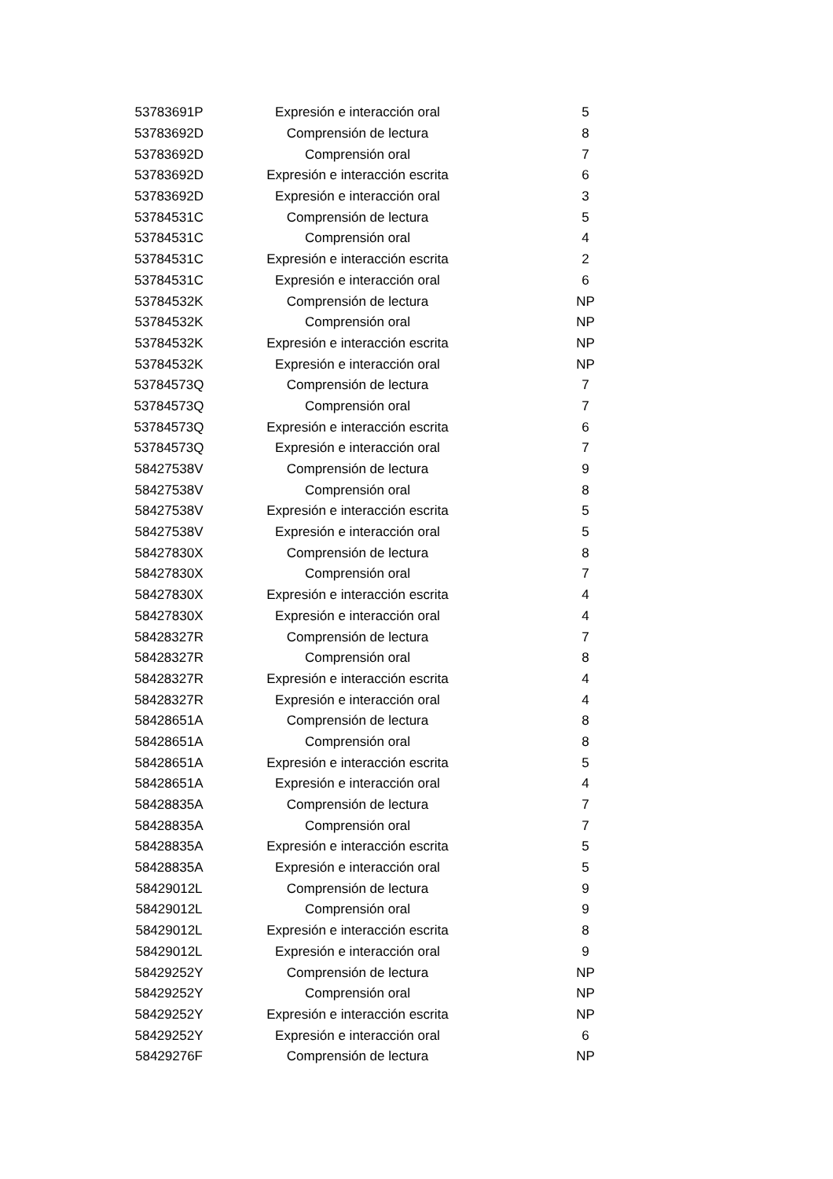| 53783691P | Expresión e interacción oral | 5 |
| 53783692D | Comprensión de lectura | 8 |
| 53783692D | Comprensión oral | 7 |
| 53783692D | Expresión e interacción escrita | 6 |
| 53783692D | Expresión e interacción oral | 3 |
| 53784531C | Comprensión de lectura | 5 |
| 53784531C | Comprensión oral | 4 |
| 53784531C | Expresión e interacción escrita | 2 |
| 53784531C | Expresión e interacción oral | 6 |
| 53784532K | Comprensión de lectura | NP |
| 53784532K | Comprensión oral | NP |
| 53784532K | Expresión e interacción escrita | NP |
| 53784532K | Expresión e interacción oral | NP |
| 53784573Q | Comprensión de lectura | 7 |
| 53784573Q | Comprensión oral | 7 |
| 53784573Q | Expresión e interacción escrita | 6 |
| 53784573Q | Expresión e interacción oral | 7 |
| 58427538V | Comprensión de lectura | 9 |
| 58427538V | Comprensión oral | 8 |
| 58427538V | Expresión e interacción escrita | 5 |
| 58427538V | Expresión e interacción oral | 5 |
| 58427830X | Comprensión de lectura | 8 |
| 58427830X | Comprensión oral | 7 |
| 58427830X | Expresión e interacción escrita | 4 |
| 58427830X | Expresión e interacción oral | 4 |
| 58428327R | Comprensión de lectura | 7 |
| 58428327R | Comprensión oral | 8 |
| 58428327R | Expresión e interacción escrita | 4 |
| 58428327R | Expresión e interacción oral | 4 |
| 58428651A | Comprensión de lectura | 8 |
| 58428651A | Comprensión oral | 8 |
| 58428651A | Expresión e interacción escrita | 5 |
| 58428651A | Expresión e interacción oral | 4 |
| 58428835A | Comprensión de lectura | 7 |
| 58428835A | Comprensión oral | 7 |
| 58428835A | Expresión e interacción escrita | 5 |
| 58428835A | Expresión e interacción oral | 5 |
| 58429012L | Comprensión de lectura | 9 |
| 58429012L | Comprensión oral | 9 |
| 58429012L | Expresión e interacción escrita | 8 |
| 58429012L | Expresión e interacción oral | 9 |
| 58429252Y | Comprensión de lectura | NP |
| 58429252Y | Comprensión oral | NP |
| 58429252Y | Expresión e interacción escrita | NP |
| 58429252Y | Expresión e interacción oral | 6 |
| 58429276F | Comprensión de lectura | NP |